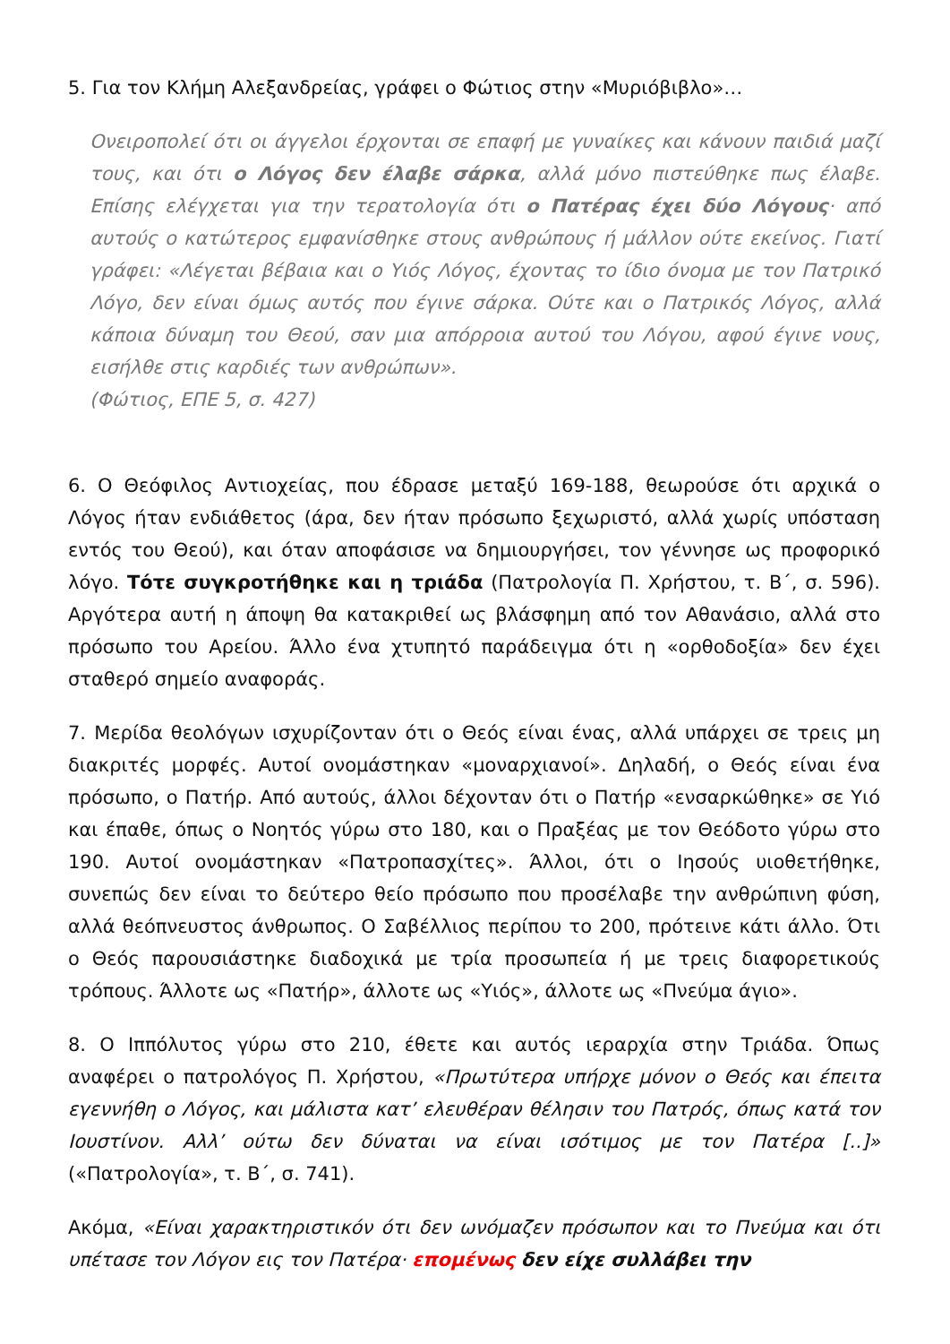5. Για τον Κλήμη Αλεξανδρείας, γράφει ο Φώτιος στην «Μυριόβιβλο»…
Ονειροπολεί ότι οι άγγελοι έρχονται σε επαφή με γυναίκες και κάνουν παιδιά μαζί τους, και ότι ο Λόγος δεν έλαβε σάρκα, αλλά μόνο πιστεύθηκε πως έλαβε. Επίσης ελέγχεται για την τερατολογία ότι ο Πατέρας έχει δύο Λόγους· από αυτούς ο κατώτερος εμφανίσθηκε στους ανθρώπους ή μάλλον ούτε εκείνος. Γιατί γράφει: «Λέγεται βέβαια και ο Υιός Λόγος, έχοντας το ίδιο όνομα με τον Πατρικό Λόγο, δεν είναι όμως αυτός που έγινε σάρκα. Ούτε και ο Πατρικός Λόγος, αλλά κάποια δύναμη του Θεού, σαν μια απόρροια αυτού του Λόγου, αφού έγινε νους, εισήλθε στις καρδιές των ανθρώπων».
(Φώτιος, ΕΠΕ 5, σ. 427)
6. Ο Θεόφιλος Αντιοχείας, που έδρασε μεταξύ 169-188, θεωρούσε ότι αρχικά ο Λόγος ήταν ενδιάθετος (άρα, δεν ήταν πρόσωπο ξεχωριστό, αλλά χωρίς υπόσταση εντός του Θεού), και όταν αποφάσισε να δημιουργήσει, τον γέννησε ως προφορικό λόγο. Τότε συγκροτήθηκε και η τριάδα (Πατρολογία Π. Χρήστου, τ. Β΄, σ. 596). Αργότερα αυτή η άποψη θα κατακριθεί ως βλάσφημη από τον Αθανάσιο, αλλά στο πρόσωπο του Αρείου. Άλλο ένα χτυπητό παράδειγμα ότι η «ορθοδοξία» δεν έχει σταθερό σημείο αναφοράς.
7. Μερίδα θεολόγων ισχυρίζονταν ότι ο Θεός είναι ένας, αλλά υπάρχει σε τρεις μη διακριτές μορφές. Αυτοί ονομάστηκαν «μοναρχιανοί». Δηλαδή, ο Θεός είναι ένα πρόσωπο, ο Πατήρ. Από αυτούς, άλλοι δέχονταν ότι ο Πατήρ «ενσαρκώθηκε» σε Υιό και έπαθε, όπως ο Νοητός γύρω στο 180, και ο Πραξέας με τον Θεόδοτο γύρω στο 190. Αυτοί ονομάστηκαν «Πατροπασχίτες». Άλλοι, ότι ο Ιησούς υιοθετήθηκε, συνεπώς δεν είναι το δεύτερο θείο πρόσωπο που προσέλαβε την ανθρώπινη φύση, αλλά θεόπνευστος άνθρωπος. Ο Σαβέλλιος περίπου το 200, πρότεινε κάτι άλλο. Ότι ο Θεός παρουσιάστηκε διαδοχικά με τρία προσωπεία ή με τρεις διαφορετικούς τρόπους. Άλλοτε ως «Πατήρ», άλλοτε ως «Υιός», άλλοτε ως «Πνεύμα άγιο».
8. Ο Ιππόλυτος γύρω στο 210, έθετε και αυτός ιεραρχία στην Τριάδα. Όπως αναφέρει ο πατρολόγος Π. Χρήστου, «Πρωτύτερα υπήρχε μόνον ο Θεός και έπειτα εγεννήθη ο Λόγος, και μάλιστα κατ’ ελευθέραν θέλησιν του Πατρός, όπως κατά τον Ιουστίνον. Αλλ’ ούτω δεν δύναται να είναι ισότιμος με τον Πατέρα [..]» («Πατρολογία», τ. Β΄, σ. 741).
Ακόμα, «Είναι χαρακτηριστικόν ότι δεν ωνόμαζεν πρόσωπον και το Πνεύμα και ότι υπέτασε τον Λόγον εις τον Πατέρα· επομένως δεν είχε συλλάβει την